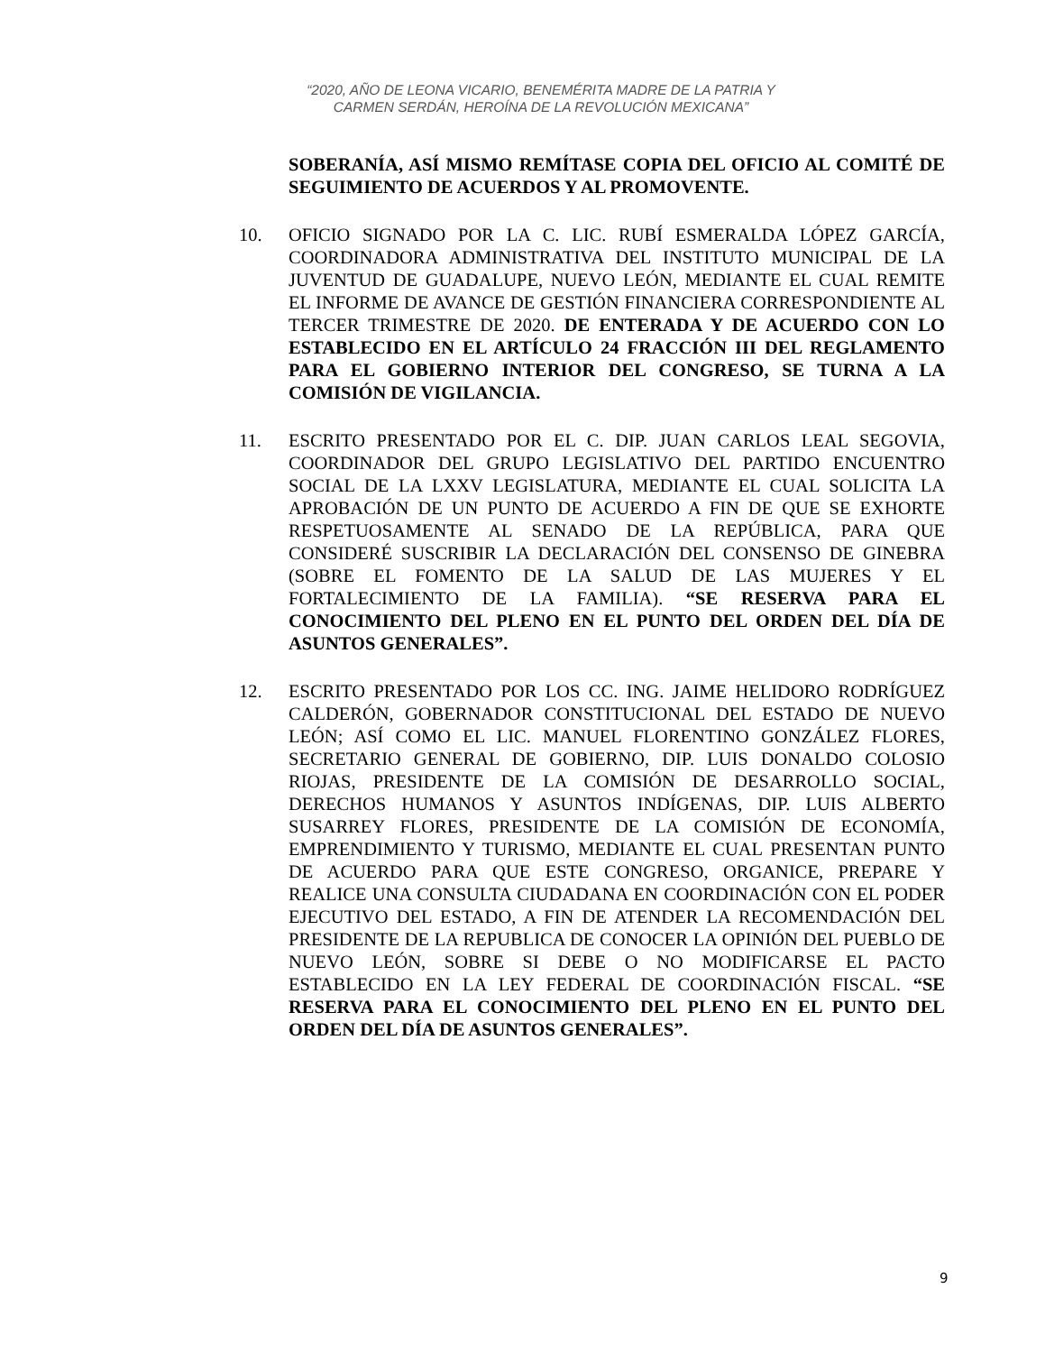“2020, AÑO DE LEONA VICARIO, BENEMÉRITA MADRE DE LA PATRIA Y
CARMEN SERDÁN, HEROÍNA DE LA REVOLUCIÓN MEXICANA”
SOBERANÍA, ASÍ MISMO REMÍTASE COPIA DEL OFICIO AL COMITÉ DE SEGUIMIENTO DE ACUERDOS Y AL PROMOVENTE.
10. OFICIO SIGNADO POR LA C. LIC. RUBÍ ESMERALDA LÓPEZ GARCÍA, COORDINADORA ADMINISTRATIVA DEL INSTITUTO MUNICIPAL DE LA JUVENTUD DE GUADALUPE, NUEVO LEÓN, MEDIANTE EL CUAL REMITE EL INFORME DE AVANCE DE GESTIÓN FINANCIERA CORRESPONDIENTE AL TERCER TRIMESTRE DE 2020. DE ENTERADA Y DE ACUERDO CON LO ESTABLECIDO EN EL ARTÍCULO 24 FRACCIÓN III DEL REGLAMENTO PARA EL GOBIERNO INTERIOR DEL CONGRESO, SE TURNA A LA COMISIÓN DE VIGILANCIA.
11. ESCRITO PRESENTADO POR EL C. DIP. JUAN CARLOS LEAL SEGOVIA, COORDINADOR DEL GRUPO LEGISLATIVO DEL PARTIDO ENCUENTRO SOCIAL DE LA LXXV LEGISLATURA, MEDIANTE EL CUAL SOLICITA LA APROBACIÓN DE UN PUNTO DE ACUERDO A FIN DE QUE SE EXHORTE RESPETUOSAMENTE AL SENADO DE LA REPÚBLICA, PARA QUE CONSIDERÉ SUSCRIBIR LA DECLARACIÓN DEL CONSENSO DE GINEBRA (SOBRE EL FOMENTO DE LA SALUD DE LAS MUJERES Y EL FORTALECIMIENTO DE LA FAMILIA). “SE RESERVA PARA EL CONOCIMIENTO DEL PLENO EN EL PUNTO DEL ORDEN DEL DÍA DE ASUNTOS GENERALES”.
12. ESCRITO PRESENTADO POR LOS CC. ING. JAIME HELIDORO RODRÍGUEZ CALDERÓN, GOBERNADOR CONSTITUCIONAL DEL ESTADO DE NUEVO LEÓN; ASÍ COMO EL LIC. MANUEL FLORENTINO GONZÁLEZ FLORES, SECRETARIO GENERAL DE GOBIERNO, DIP. LUIS DONALDO COLOSIO RIOJAS, PRESIDENTE DE LA COMISIÓN DE DESARROLLO SOCIAL, DERECHOS HUMANOS Y ASUNTOS INDÍGENAS, DIP. LUIS ALBERTO SUSARREY FLORES, PRESIDENTE DE LA COMISIÓN DE ECONOMÍA, EMPRENDIMIENTO Y TURISMO, MEDIANTE EL CUAL PRESENTAN PUNTO DE ACUERDO PARA QUE ESTE CONGRESO, ORGANICE, PREPARE Y REALICE UNA CONSULTA CIUDADANA EN COORDINACIÓN CON EL PODER EJECUTIVO DEL ESTADO, A FIN DE ATENDER LA RECOMENDACIÓN DEL PRESIDENTE DE LA REPUBLICA DE CONOCER LA OPINIÓN DEL PUEBLO DE NUEVO LEÓN, SOBRE SI DEBE O NO MODIFICARSE EL PACTO ESTABLECIDO EN LA LEY FEDERAL DE COORDINACIÓN FISCAL. “SE RESERVA PARA EL CONOCIMIENTO DEL PLENO EN EL PUNTO DEL ORDEN DEL DÍA DE ASUNTOS GENERALES”.
9